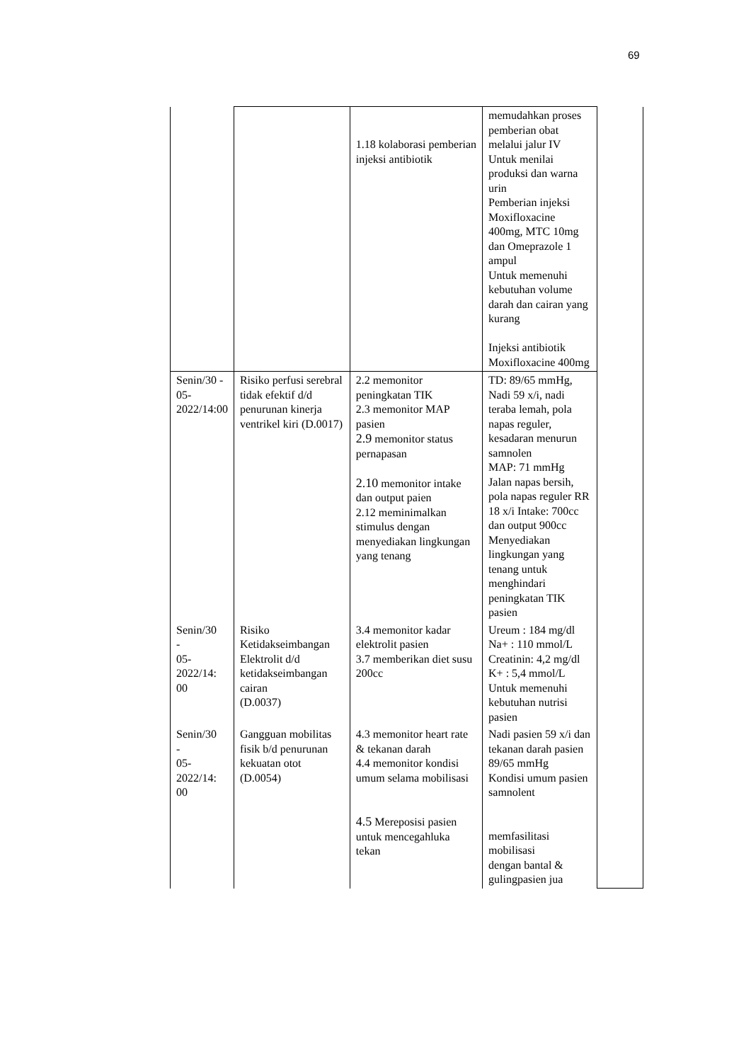69
| | | 1.18 kolaborasi pemberian injeksi antibiotik | memudahkan proses pemberian obat melalui jalur IV Untuk menilai produksi dan warna urin Pemberian injeksi Moxifloxacine 400mg, MTC 10mg dan Omeprazole 1 ampul Untuk memenuhi kebutuhan volume darah dan cairan yang kurang Injeksi antibiotik Moxifloxacine 400mg | |
| Senin/30 - 05-2022/14:00 | Risiko perfusi serebral tidak efektif d/d penurunan kinerja ventrikel kiri (D.0017) | 2.2 memonitor peningkatan TIK 2.3 memonitor MAP pasien 2.9 memonitor status pernapasan 2.10 memonitor intake dan output paien 2.12 meminimalkan stimulus dengan menyediakan lingkungan yang tenang | TD: 89/65 mmHg, Nadi 59 x/i, nadi teraba lemah, pola napas reguler, kesadaran menurun samnolen MAP: 71 mmHg Jalan napas bersih, pola napas reguler RR 18 x/i Intake: 700cc dan output 900cc Menyediakan lingkungan yang tenang untuk menghindari peningkatan TIK pasien | |
| Senin/30 - 05- 2022/14: 00 | Risiko Ketidakseimbangan Elektrolit d/d ketidakseimbangan cairan (D.0037) | 3.4 memonitor kadar elektrolit pasien 3.7 memberikan diet susu 200cc | Ureum : 184 mg/dl Na+ : 110 mmol/L Creatinin: 4,2 mg/dl K+ : 5,4 mmol/L Untuk memenuhi kebutuhan nutrisi pasien | |
| Senin/30 - 05- 2022/14: 00 | Gangguan mobilitas fisik b/d penurunan kekuatan otot (D.0054) | 4.3 memonitor heart rate & tekanan darah 4.4 memonitor kondisi umum selama mobilisasi 4.5 Mereposisi pasien untuk mencegahluka tekan | Nadi pasien 59 x/i dan tekanan darah pasien 89/65 mmHg Kondisi umum pasien samnolent memfasilitasi mobilisasi dengan bantal & gulingpasien jua | |